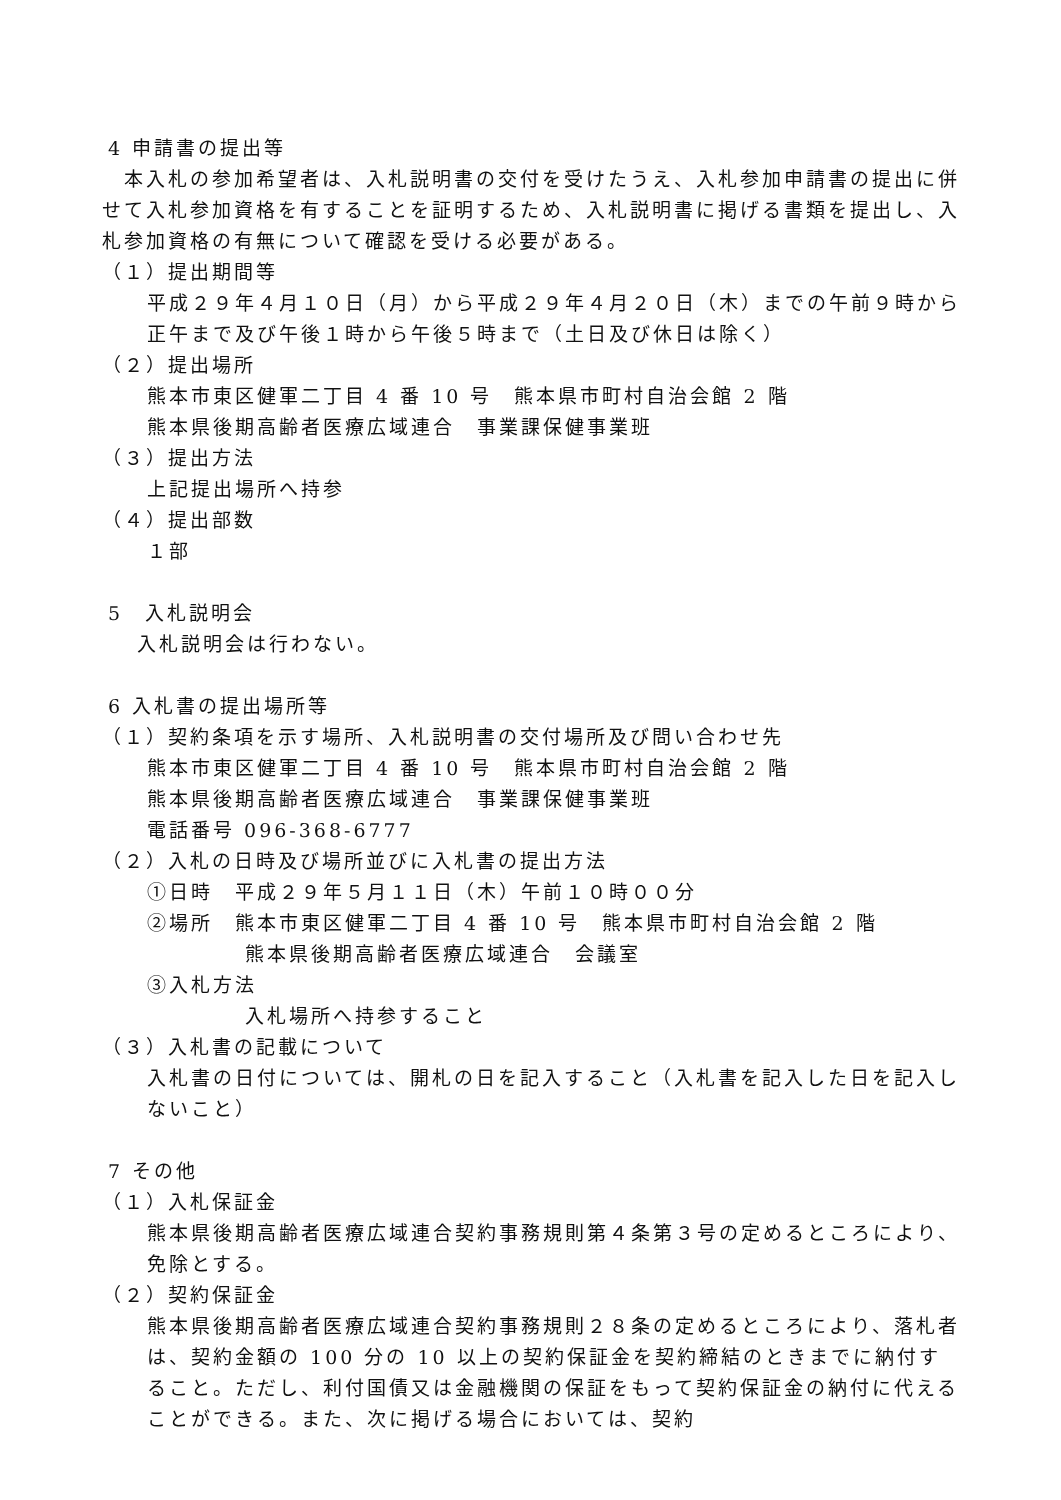4 申請書の提出等
　本入札の参加希望者は、入札説明書の交付を受けたうえ、入札参加申請書の提出に併せて入札参加資格を有することを証明するため、入札説明書に掲げる書類を提出し、入札参加資格の有無について確認を受ける必要がある。
（１）提出期間等
平成２９年４月１０日（月）から平成２９年４月２０日（木）までの午前９時から正午まで及び午後１時から午後５時まで（土日及び休日は除く）
（２）提出場所
熊本市東区健軍二丁目 4 番 10 号　熊本県市町村自治会館 2 階
熊本県後期高齢者医療広域連合　事業課保健事業班
（３）提出方法
上記提出場所へ持参
（４）提出部数
１部
5　入札説明会
入札説明会は行わない。
6 入札書の提出場所等
（１）契約条項を示す場所、入札説明書の交付場所及び問い合わせ先
熊本市東区健軍二丁目 4 番 10 号　熊本県市町村自治会館 2 階
熊本県後期高齢者医療広域連合　事業課保健事業班
電話番号 096-368-6777
（２）入札の日時及び場所並びに入札書の提出方法
①日時　平成２９年５月１１日（木）午前１０時００分
②場所　熊本市東区健軍二丁目 4 番 10 号　熊本県市町村自治会館 2 階
熊本県後期高齢者医療広域連合　会議室
③入札方法
入札場所へ持参すること
（３）入札書の記載について
入札書の日付については、開札の日を記入すること（入札書を記入した日を記入しないこと）
7 その他
（１）入札保証金
熊本県後期高齢者医療広域連合契約事務規則第４条第３号の定めるところにより、免除とする。
（２）契約保証金
熊本県後期高齢者医療広域連合契約事務規則２８条の定めるところにより、落札者は、契約金額の 100 分の 10 以上の契約保証金を契約締結のときまでに納付すること。ただし、利付国債又は金融機関の保証をもって契約保証金の納付に代えることができる。また、次に掲げる場合においては、契約